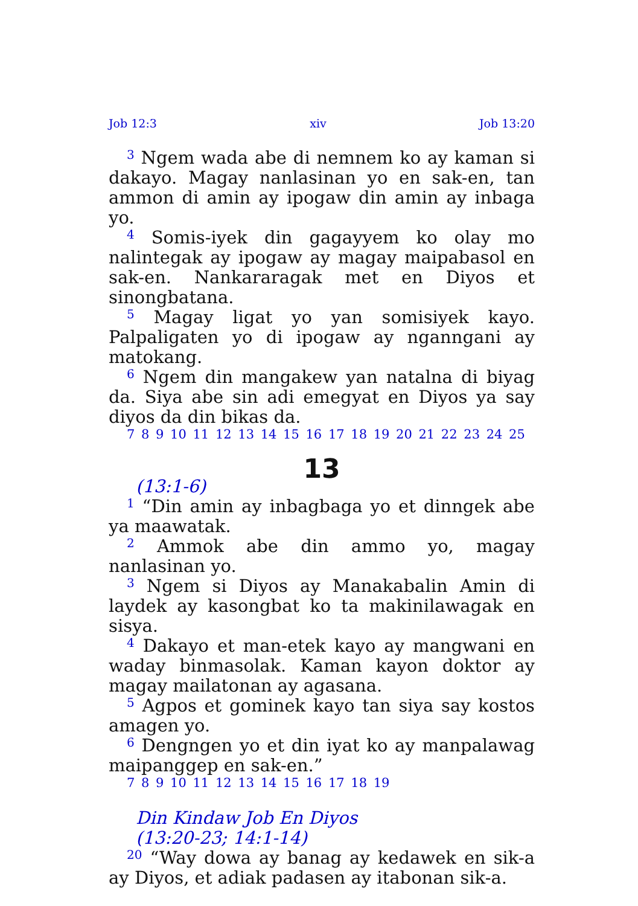Job 12:3 xiv Job 13:20
<sup>3</sup> Ngem wada abe di nemnem ko ay kaman si dakayo. Magay nanlasinan yo en sak-en, tan ammon di amin ay ipogaw din amin ay inbaga yo.
<sup>4</sup> Somis-iyek din gagayyem ko olay mo nalintegak ay ipogaw ay magay maipabasol en sak-en. Nankararagak met en Diyos et sinongbatana.
<sup>5</sup> Magay ligat yo yan somisiyek kayo. Palpaligaten yo di ipogaw ay nganngani ay matokang.
<sup>6</sup> Ngem din mangakew yan natalna di biyag da. Siya abe sin adi emegyat en Diyos ya say diyos da din bikas da.
7 8 9 10 11 12 13 14 15 16 17 18 19 20 21 22 23 24 25
13
(13:1-6)
<sup>1</sup> “Din amin ay inbagbaga yo et dinngek abe ya maawatak.
<sup>2</sup> Ammok abe din ammo yo, magay nanlasinan yo.
<sup>3</sup> Ngem si Diyos ay Manakabalin Amin di laydek ay kasongbat ko ta makinilawagak en sisya.
<sup>4</sup> Dakayo et man-etek kayo ay mangwani en waday binmasolak. Kaman kayon doktor ay magay mailatonan ay agasana.
<sup>5</sup> Agpos et gominek kayo tan siya say kostos amagen yo.
<sup>6</sup> Dengngen yo et din iyat ko ay manpalawag maipanggep en sak-en.”
7 8 9 10 11 12 13 14 15 16 17 18 19
Din Kindaw Job En Diyos
(13:20-23; 14:1-14)
<sup>20</sup> “Way dowa ay banag ay kedawek en sik-a ay Diyos, et adiak padasen ay itabonan sik-a.